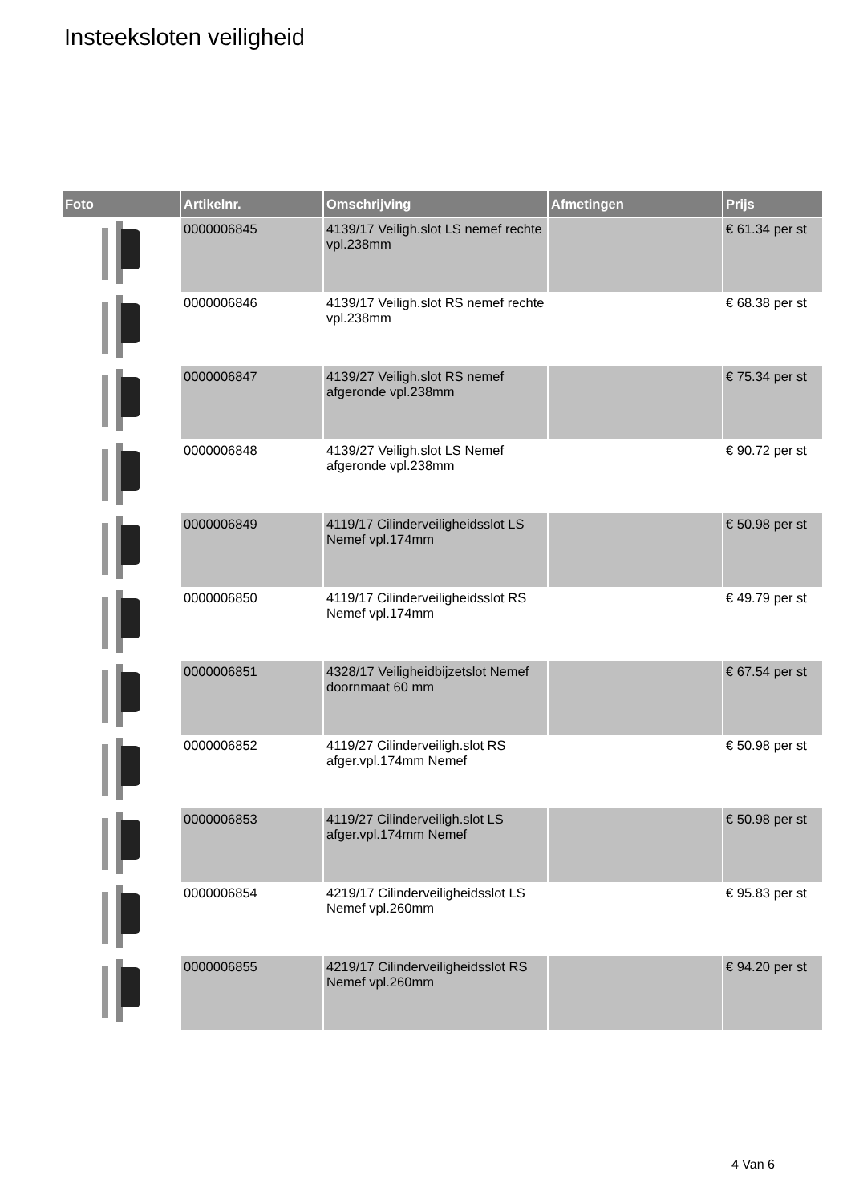Insteeksloten veiligheid
| Foto | Artikelnr. | Omschrijving | Afmetingen | Prijs |
| --- | --- | --- | --- | --- |
| | 0000006845 | 4139/17 Veiligh.slot LS nemef rechte vpl.238mm | | € 61.34 per st |
| | 0000006846 | 4139/17 Veiligh.slot RS nemef rechte vpl.238mm | | € 68.38 per st |
| | 0000006847 | 4139/27 Veiligh.slot RS nemef afgeronde vpl.238mm | | € 75.34 per st |
| | 0000006848 | 4139/27 Veiligh.slot LS Nemef afgeronde vpl.238mm | | € 90.72 per st |
| | 0000006849 | 4119/17 Cilinderveiligheidsslot LS Nemef vpl.174mm | | € 50.98 per st |
| | 0000006850 | 4119/17 Cilinderveiligheidsslot RS Nemef vpl.174mm | | € 49.79 per st |
| | 0000006851 | 4328/17 Veiligheidbijzetslot Nemef doornmaat 60 mm | | € 67.54 per st |
| | 0000006852 | 4119/27 Cilinderveiligh.slot RS afger.vpl.174mm Nemef | | € 50.98 per st |
| | 0000006853 | 4119/27 Cilinderveiligh.slot LS afger.vpl.174mm Nemef | | € 50.98 per st |
| | 0000006854 | 4219/17 Cilinderveiligheidsslot LS Nemef vpl.260mm | | € 95.83 per st |
| | 0000006855 | 4219/17 Cilinderveiligheidsslot RS Nemef vpl.260mm | | € 94.20 per st |
4 Van 6